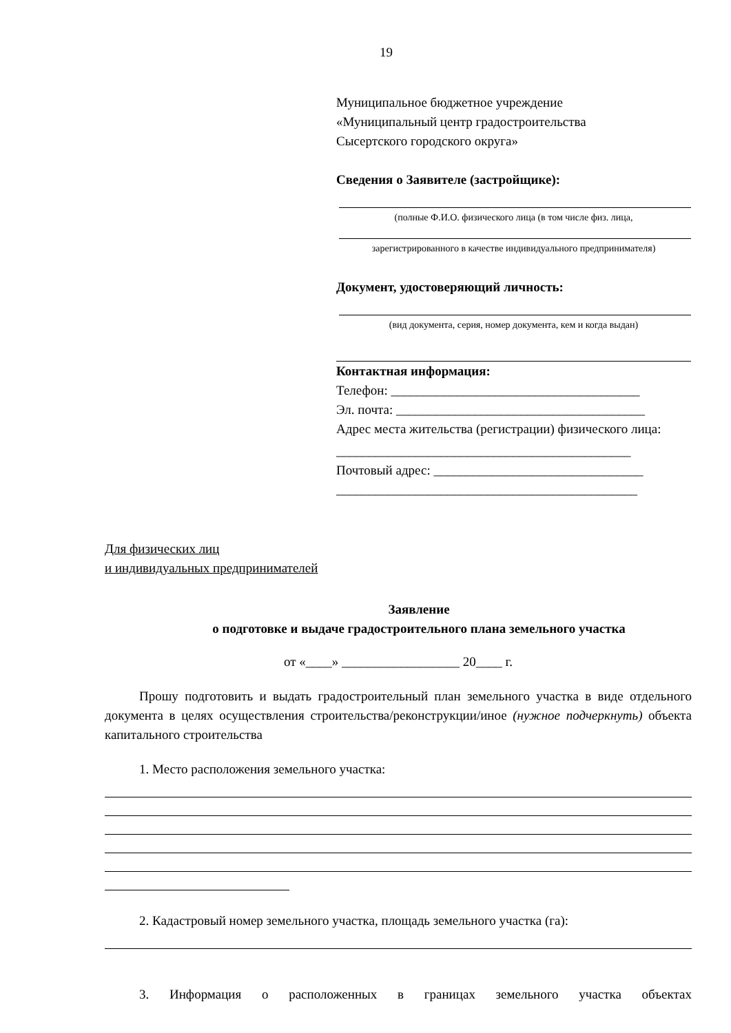19
Муниципальное бюджетное учреждение
«Муниципальный центр градостроительства
Сысертского городского округа»
Сведения о Заявителе (застройщике):
(полные Ф.И.О. физического лица (в том числе физ. лица,
зарегистрированного в качестве индивидуального предпринимателя)
Документ, удостоверяющий личность:
(вид документа, серия, номер документа, кем и когда выдан)
Контактная информация:
Телефон: ______________________________________
Эл. почта: ______________________________________
Адрес места жительства (регистрации) физического лица:
_____________________________________________
Почтовый адрес: ________________________________
______________________________________________
Для физических лиц
и индивидуальных предпринимателей
Заявление
о подготовке и выдаче градостроительного плана земельного участка
от «____» __________________ 20____ г.
Прошу подготовить и выдать градостроительный план земельного участка в виде отдельного документа в целях осуществления строительства/реконструкции/иное (нужное подчеркнуть) объекта капитального строительства
1. Место расположения земельного участка:
2. Кадастровый номер земельного участка, площадь земельного участка (га):
3. Информация о расположенных в границах земельного участка объектах